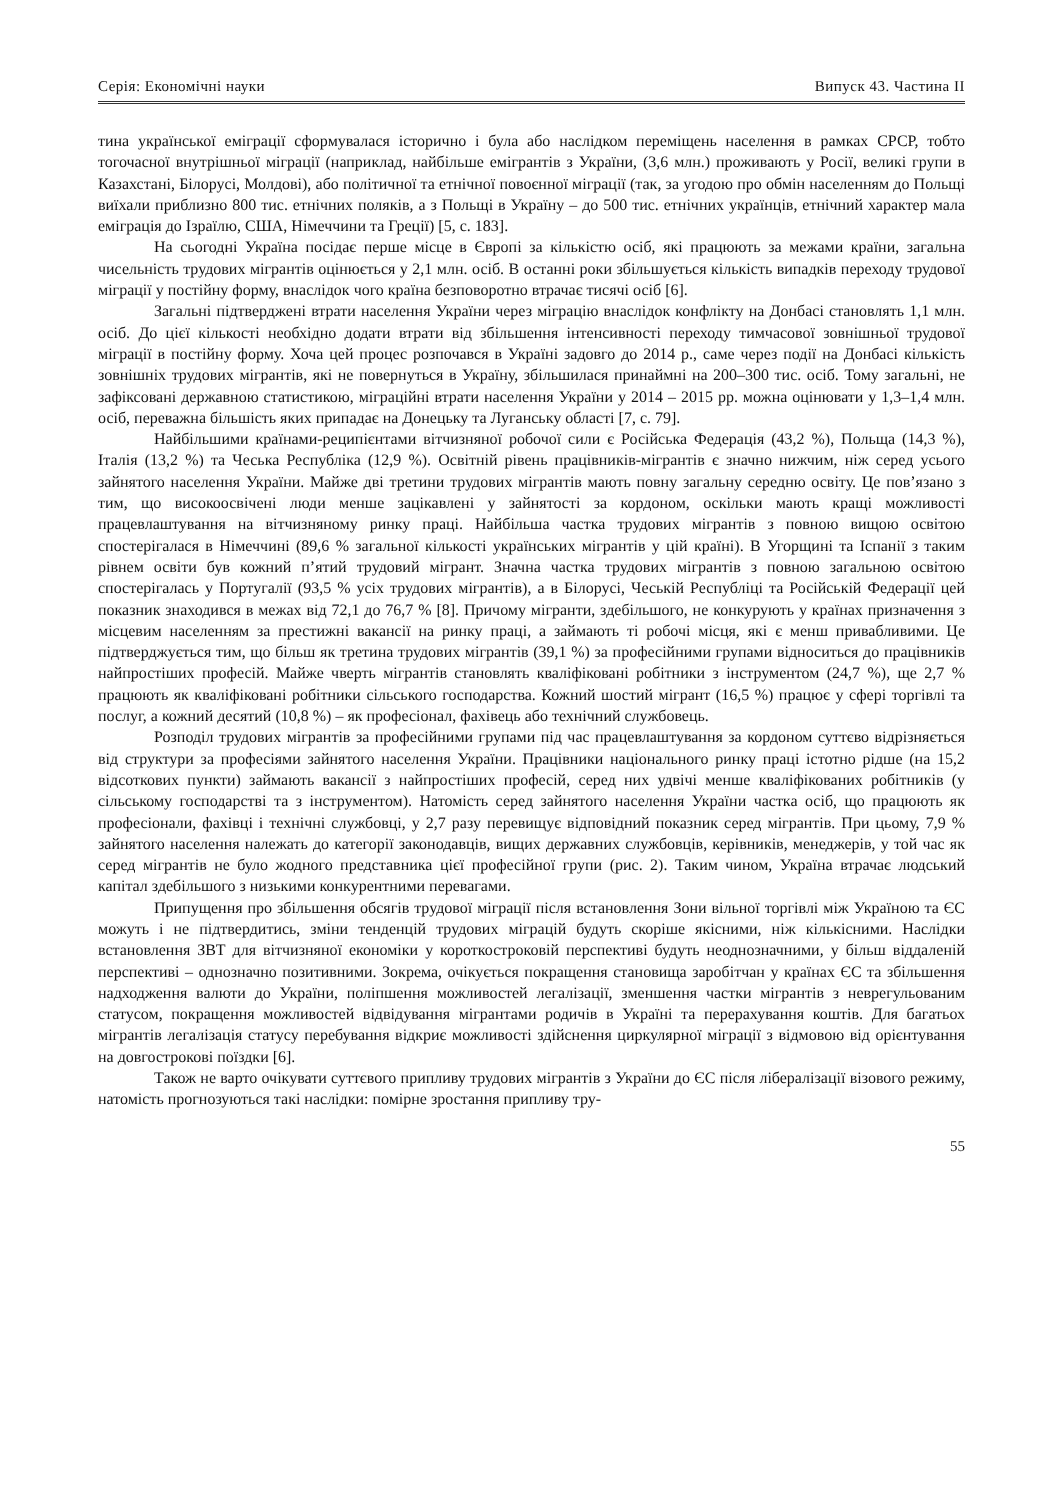Серія: Економічні науки Випуск 43. Частина ІІ
тина української еміграції сформувалася історично і була або наслідком переміщень населення в рамках СРСР, тобто тогочасної внутрішньої міграції (наприклад, найбільше емігрантів з України, (3,6 млн.) проживають у Росії, великі групи в Казахстані, Білорусі, Молдові), або політичної та етнічної повоєнної міграції (так, за угодою про обмін населенням до Польщі виїхали приблизно 800 тис. етнічних поляків, а з Польщі в Україну – до 500 тис. етнічних українців, етнічний характер мала еміграція до Ізраїлю, США, Німеччини та Греції) [5, с. 183].
На сьогодні Україна посідає перше місце в Європі за кількістю осіб, які працюють за межами країни, загальна чисельність трудових мігрантів оцінюється у 2,1 млн. осіб. В останні роки збільшується кількість випадків переходу трудової міграції у постійну форму, внаслідок чого країна безповоротно втрачає тисячі осіб [6].
Загальні підтверджені втрати населення України через міграцію внаслідок конфлікту на Донбасі становлять 1,1 млн. осіб. До цієї кількості необхідно додати втрати від збільшення інтенсивності переходу тимчасової зовнішньої трудової міграції в постійну форму. Хоча цей процес розпочався в Україні задовго до 2014 р., саме через події на Донбасі кількість зовнішніх трудових мігрантів, які не повернуться в Україну, збільшилася принаймні на 200–300 тис. осіб. Тому загальні, не зафіксовані державною статистикою, міграційні втрати населення України у 2014 – 2015 рр. можна оцінювати у 1,3–1,4 млн. осіб, переважна більшість яких припадає на Донецьку та Луганську області [7, с. 79].
Найбільшими країнами-реципієнтами вітчизняної робочої сили є Російська Федерація (43,2 %), Польща (14,3 %), Італія (13,2 %) та Чеська Республіка (12,9 %). Освітній рівень працівників-мігрантів є значно нижчим, ніж серед усього зайнятого населення України. Майже дві третини трудових мігрантів мають повну загальну середню освіту. Це пов’язано з тим, що високоосвічені люди менше зацікавлені у зайнятості за кордоном, оскільки мають кращі можливості працевлаштування на вітчизняному ринку праці. Найбільша частка трудових мігрантів з повною вищою освітою спостерігалася в Німеччині (89,6 % загальної кількості українських мігрантів у цій країні). В Угорщині та Іспанії з таким рівнем освіти був кожний п’ятий трудовий мігрант. Значна частка трудових мігрантів з повною загальною освітою спостерігалась у Португалії (93,5 % усіх трудових мігрантів), а в Білорусі, Чеській Республіці та Російській Федерації цей показник знаходився в межах від 72,1 до 76,7 % [8]. Причому мігранти, здебільшого, не конкурують у країнах призначення з місцевим населенням за престижні вакансії на ринку праці, а займають ті робочі місця, які є менш привабливими. Це підтверджується тим, що більш як третина трудових мігрантів (39,1 %) за професійними групами відноситься до працівників найпростіших професій. Майже чверть мігрантів становлять кваліфіковані робітники з інструментом (24,7 %), ще 2,7 % працюють як кваліфіковані робітники сільського господарства. Кожний шостий мігрант (16,5 %) працює у сфері торгівлі та послуг, а кожний десятий (10,8 %) – як професіонал, фахівець або технічний службовець.
Розподіл трудових мігрантів за професійними групами під час працевлаштування за кордоном суттєво відрізняється від структури за професіями зайнятого населення України. Працівники національного ринку праці істотно рідше (на 15,2 відсоткових пункти) займають вакансії з найпростіших професій, серед них удвічі менше кваліфікованих робітників (у сільському господарстві та з інструментом). Натомість серед зайнятого населення України частка осіб, що працюють як професіонали, фахівці і технічні службовці, у 2,7 разу перевищує відповідний показник серед мігрантів. При цьому, 7,9 % зайнятого населення належать до категорії законодавців, вищих державних службовців, керівників, менеджерів, у той час як серед мігрантів не було жодного представника цієї професійної групи (рис. 2). Таким чином, Україна втрачає людський капітал здебільшого з низькими конкурентними перевагами.
Припущення про збільшення обсягів трудової міграції після встановлення Зони вільної торгівлі між Україною та ЄС можуть і не підтвердитись, зміни тенденцій трудових міграцій будуть скоріше якісними, ніж кількісними. Наслідки встановлення ЗВТ для вітчизняної економіки у короткостроковій перспективі будуть неоднозначними, у більш віддаленій перспективі – однозначно позитивними. Зокрема, очікується покращення становища заробітчан у країнах ЄС та збільшення надходження валюти до України, поліпшення можливостей легалізації, зменшення частки мігрантів з неврегульованим статусом, покращення можливостей відвідування мігрантами родичів в Україні та перерахування коштів. Для багатьох мігрантів легалізація статусу перебування відкриє можливості здійснення циркулярної міграції з відмовою від орієнтування на довгострокові поїздки [6].
Також не варто очікувати суттєвого припливу трудових мігрантів з України до ЄС після лібералізації візового режиму, натомість прогнозуються такі наслідки: помірне зростання припливу тру-
55